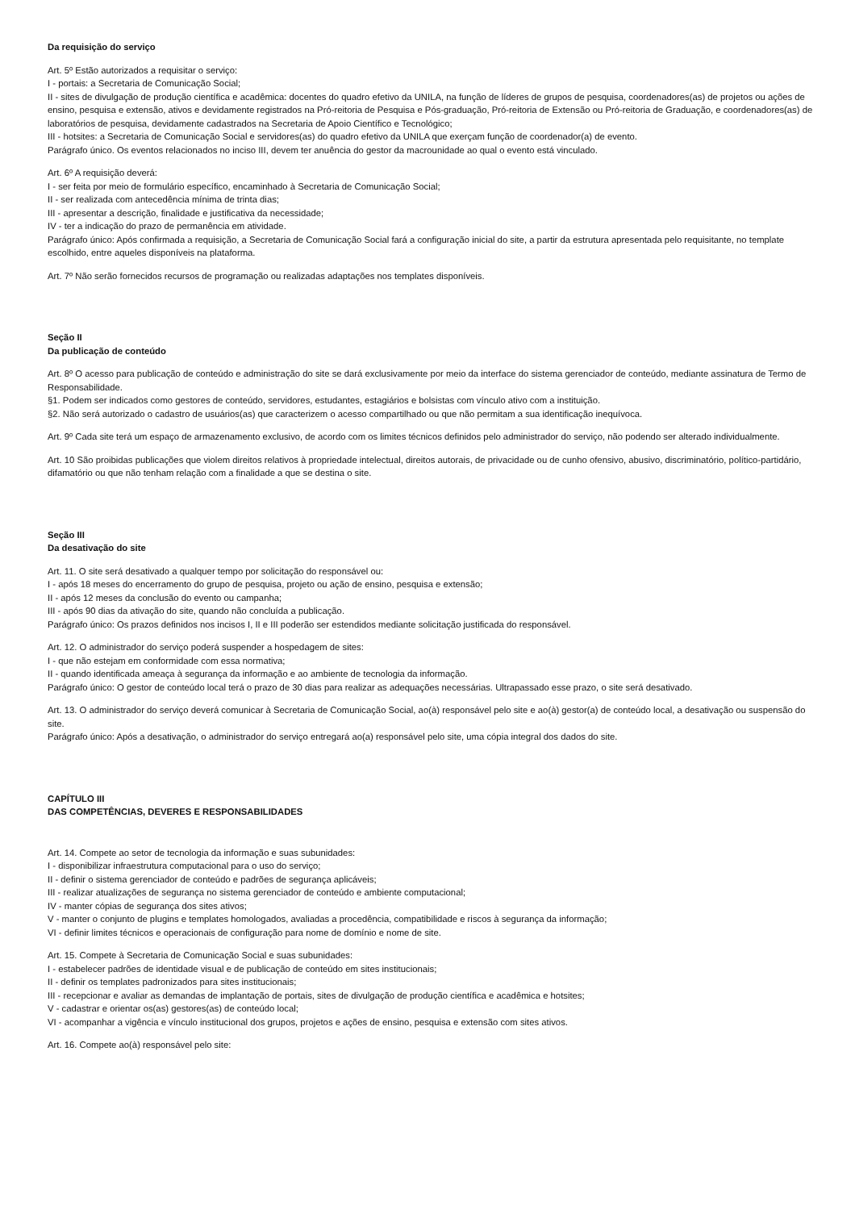Da requisição do serviço
Art. 5º Estão autorizados a requisitar o serviço:
I - portais: a Secretaria de Comunicação Social;
II - sites de divulgação de produção científica e acadêmica: docentes do quadro efetivo da UNILA, na função de líderes de grupos de pesquisa, coordenadores(as) de projetos ou ações de ensino, pesquisa e extensão, ativos e devidamente registrados na Pró-reitoria de Pesquisa e Pós-graduação, Pró-reitoria de Extensão ou Pró-reitoria de Graduação, e coordenadores(as) de laboratórios de pesquisa, devidamente cadastrados na Secretaria de Apoio Científico e Tecnológico;
III - hotsites: a Secretaria de Comunicação Social e servidores(as) do quadro efetivo da UNILA que exerçam função de coordenador(a) de evento.
Parágrafo único. Os eventos relacionados no inciso III, devem ter anuência do gestor da macrounidade ao qual o evento está vinculado.
Art. 6º A requisição deverá:
I - ser feita por meio de formulário específico, encaminhado à Secretaria de Comunicação Social;
II - ser realizada com antecedência mínima de trinta dias;
III - apresentar a descrição, finalidade e justificativa da necessidade;
IV - ter a indicação do prazo de permanência em atividade.
Parágrafo único: Após confirmada a requisição, a Secretaria de Comunicação Social fará a configuração inicial do site, a partir da estrutura apresentada pelo requisitante, no template escolhido, entre aqueles disponíveis na plataforma.
Art. 7º Não serão fornecidos recursos de programação ou realizadas adaptações nos templates disponíveis.
Seção II
Da publicação de conteúdo
Art. 8º O acesso para publicação de conteúdo e administração do site se dará exclusivamente por meio da interface do sistema gerenciador de conteúdo, mediante assinatura de Termo de Responsabilidade.
§1. Podem ser indicados como gestores de conteúdo, servidores, estudantes, estagiários e bolsistas com vínculo ativo com a instituição.
§2. Não será autorizado o cadastro de usuários(as) que caracterizem o acesso compartilhado ou que não permitam a sua identificação inequívoca.
Art. 9º Cada site terá um espaço de armazenamento exclusivo, de acordo com os limites técnicos definidos pelo administrador do serviço, não podendo ser alterado individualmente.
Art. 10 São proibidas publicações que violem direitos relativos à propriedade intelectual, direitos autorais, de privacidade ou de cunho ofensivo, abusivo, discriminatório, político-partidário, difamatório ou que não tenham relação com a finalidade a que se destina o site.
Seção III
Da desativação do site
Art. 11. O site será desativado a qualquer tempo por solicitação do responsável ou:
I - após 18 meses do encerramento do grupo de pesquisa, projeto ou ação de ensino, pesquisa e extensão;
II - após 12 meses da conclusão do evento ou campanha;
III - após 90 dias da ativação do site, quando não concluída a publicação.
Parágrafo único: Os prazos definidos nos incisos I, II e III poderão ser estendidos mediante solicitação justificada do responsável.
Art. 12. O administrador do serviço poderá suspender a hospedagem de sites:
I - que não estejam em conformidade com essa normativa;
II - quando identificada ameaça à segurança da informação e ao ambiente de tecnologia da informação.
Parágrafo único: O gestor de conteúdo local terá o prazo de 30 dias para realizar as adequações necessárias. Ultrapassado esse prazo, o site será desativado.
Art. 13. O administrador do serviço deverá comunicar à Secretaria de Comunicação Social, ao(à) responsável pelo site e ao(à) gestor(a) de conteúdo local, a desativação ou suspensão do site.
Parágrafo único: Após a desativação, o administrador do serviço entregará ao(a) responsável pelo site, uma cópia integral dos dados do site.
CAPÍTULO III
DAS COMPETÊNCIAS, DEVERES E RESPONSABILIDADES
Art. 14. Compete ao setor de tecnologia da informação e suas subunidades:
I - disponibilizar infraestrutura computacional para o uso do serviço;
II - definir o sistema gerenciador de conteúdo e padrões de segurança aplicáveis;
III - realizar atualizações de segurança no sistema gerenciador de conteúdo e ambiente computacional;
IV - manter cópias de segurança dos sites ativos;
V - manter o conjunto de plugins e templates homologados, avaliadas a procedência, compatibilidade e riscos à segurança da informação;
VI - definir limites técnicos e operacionais de configuração para nome de domínio e nome de site.
Art. 15. Compete à Secretaria de Comunicação Social e suas subunidades:
I - estabelecer padrões de identidade visual e de publicação de conteúdo em sites institucionais;
II - definir os templates padronizados para sites institucionais;
III - recepcionar e avaliar as demandas de implantação de portais, sites de divulgação de produção científica e acadêmica e hotsites;
V - cadastrar e orientar os(as) gestores(as) de conteúdo local;
VI - acompanhar a vigência e vínculo institucional dos grupos, projetos e ações de ensino, pesquisa e extensão com sites ativos.
Art. 16. Compete ao(à) responsável pelo site: